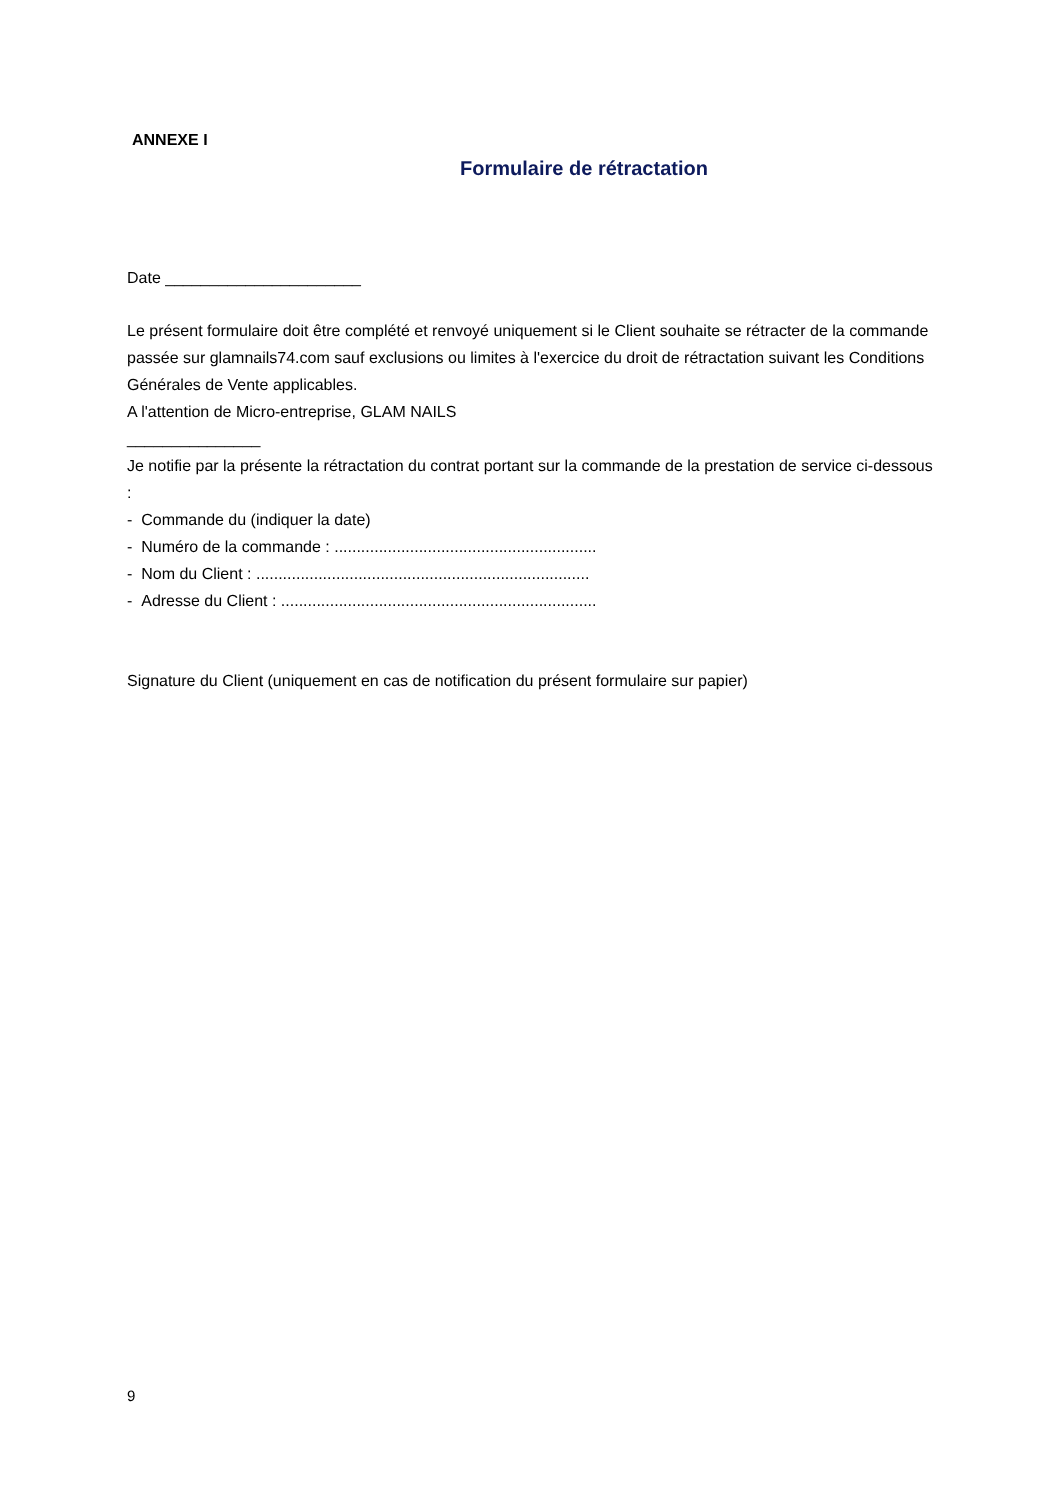ANNEXE I
Formulaire de rétractation
Date ______________________
Le présent formulaire doit être complété et renvoyé uniquement si le Client souhaite se rétracter de la commande passée sur glamnails74.com sauf exclusions ou limites à l'exercice du droit de rétractation suivant les Conditions Générales de Vente applicables.
A l'attention de Micro-entreprise, GLAM NAILS
_______________
Je notifie par la présente la rétractation du contrat portant sur la commande de la prestation de service ci-dessous :
- Commande du (indiquer la date)
- Numéro de la commande : ...........................................................
- Nom du Client : ...........................................................................
- Adresse du Client : .......................................................................
Signature du Client (uniquement en cas de notification du présent formulaire sur papier)
9